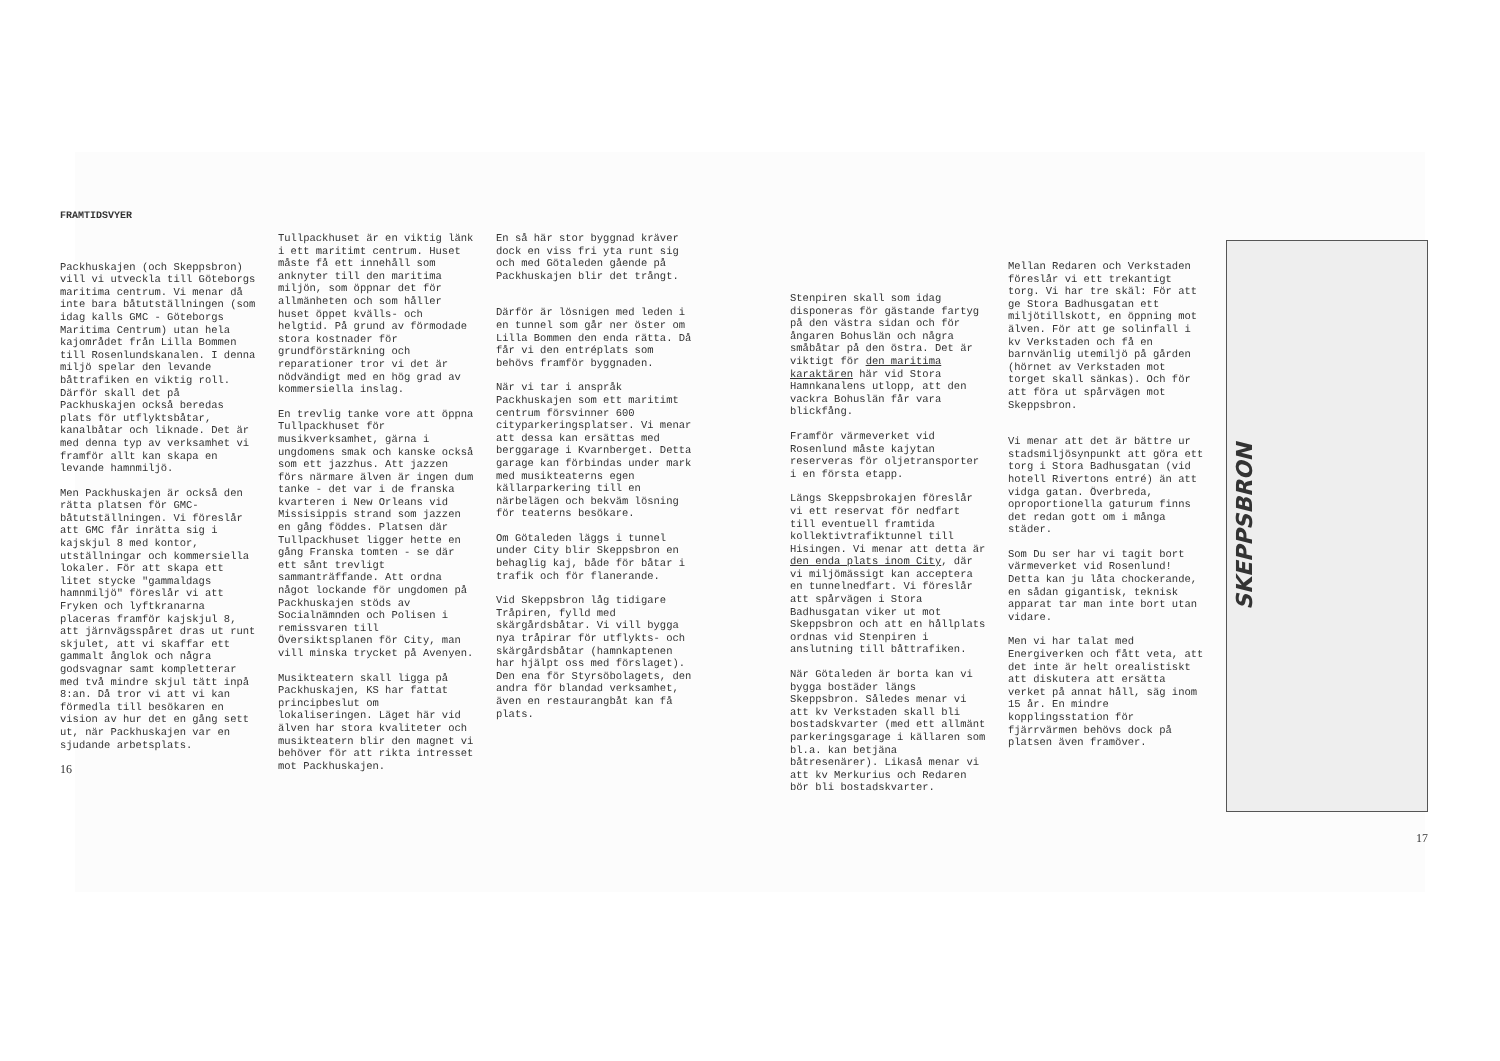FRAMTIDSVYER
Packhuskajen (och Skeppsbron) vill vi utveckla till Göteborgs maritima centrum. Vi menar då inte bara båtutställningen (som idag kalls GMC - Göteborgs Maritima Centrum) utan hela kajområdet från Lilla Bommen till Rosenlundskanalen. I denna miljö spelar den levande båttrafiken en viktig roll. Därför skall det på Packhuskajen också beredas plats för utflyktsbåtar, kanalbåtar och liknade. Det är med denna typ av verksamhet vi framför allt kan skapa en levande hamnmiljö.
Men Packhuskajen är också den rätta platsen för GMC-båtutställningen. Vi föreslår att GMC får inrätta sig i kajskjul 8 med kontor, utställningar och kommersiella lokaler. För att skapa ett litet stycke "gammaldags hamnmiljö" föreslår vi att Fryken och lyftkranarna placeras framför kajskjul 8, att järnvägsspåret dras ut runt skjulet, att vi skaffar ett gammalt ånglok och några godsvagnar samt kompletterar med två mindre skjul tätt inpå 8:an. Då tror vi att vi kan förmedla till besökaren en vision av hur det en gång sett ut, när Packhuskajen var en sjudande arbetsplats.
16
Tullpackhuset är en viktig länk i ett maritimt centrum. Huset måste få ett innehåll som anknyter till den maritima miljön, som öppnar det för allmänheten och som håller huset öppet kvälls- och helgtid. På grund av förmodade stora kostnader för grundförstärkning och reparationer tror vi det är nödvändigt med en hög grad av kommersiella inslag.
En trevlig tanke vore att öppna Tullpackhuset för musikverksamhet, gärna i ungdomens smak och kanske också som ett jazzhus. Att jazzen förs närmare älven är ingen dum tanke - det var i de franska kvarteren i New Orleans vid Missisippis strand som jazzen en gång föddes. Platsen där Tullpackhuset ligger hette en gång Franska tomten - se där ett sånt trevligt sammanträffande. Att ordna något lockande för ungdomen på Packhuskajen stöds av Socialnämnden och Polisen i remissvaren till Översiktsplanen för City, man vill minska trycket på Avenyen.
Musikteatern skall ligga på Packhuskajen, KS har fattat principbeslut om lokaliseringen. Läget här vid älven har stora kvaliteter och musikteatern blir den magnet vi behöver för att rikta intresset mot Packhuskajen.
En så här stor byggnad kräver dock en viss fri yta runt sig och med Götaleden gående på Packhuskajen blir det trångt.
Därför är lösnigen med leden i en tunnel som går ner öster om Lilla Bommen den enda rätta. Då får vi den entréplats som behövs framför byggnaden.
När vi tar i anspråk Packhuskajen som ett maritimt centrum försvinner 600 cityparkeringsplatser. Vi menar att dessa kan ersättas med berggarage i Kvarnberget. Detta garage kan förbindas under mark med musikteaterns egen källarparkering till en närbelägen och bekväm lösning för teaterns besökare.
Om Götaleden läggs i tunnel under City blir Skeppsbron en behaglig kaj, både för båtar i trafik och för flanerande.
Vid Skeppsbron låg tidigare Tråpiren, fylld med skärgårdsbåtar. Vi vill bygga nya tråpirar för utflykts- och skärgårdsbåtar (hamnkaptenen har hjälpt oss med förslaget). Den ena för Styrsöbolagets, den andra för blandad verksamhet, även en restaurangbåt kan få plats.
Stenpiren skall som idag disponeras för gästande fartyg på den västra sidan och för ångaren Bohuslän och några småbåtar på den östra. Det är viktigt för den maritima karaktären här vid Stora Hamnkanalens utlopp, att den vackra Bohuslän får vara blickfång.
Framför värmeverket vid Rosenlund måste kajytan reserveras för oljetransporter i en första etapp.
Längs Skeppsbrokajen föreslår vi ett reservat för nedfart till eventuell framtida kollektivtrafiktunnel till Hisingen. Vi menar att detta är den enda plats inom City, där vi miljömässigt kan acceptera en tunnelnedfart. Vi föreslår att spårvägen i Stora Badhusgatan viker ut mot Skeppsbron och att en hållplats ordnas vid Stenpiren i anslutning till båttrafiken.
När Götaleden är borta kan vi bygga bostäder längs Skeppsbron. Således menar vi att kv Verkstaden skall bli bostadskvarter (med ett allmänt parkeringsgarage i källaren som bl.a. kan betjäna båtresenärer). Likaså menar vi att kv Merkurius och Redaren bör bli bostadskvarter.
Mellan Redaren och Verkstaden föreslår vi ett trekantigt torg. Vi har tre skäl: För att ge Stora Badhusgatan ett miljötillskott, en öppning mot älven. För att ge solinfall i kv Verkstaden och få en barnvänlig utemiljö på gården (hörnet av Verkstaden mot torget skall sänkas). Och för att föra ut spårvägen mot Skeppsbron.
Vi menar att det är bättre ur stadsmiljösynpunkt att göra ett torg i Stora Badhusgatan (vid hotell Rivertons entré) än att vidga gatan. Överbreda, oproportionella gaturum finns det redan gott om i många städer.
Som Du ser har vi tagit bort värmeverket vid Rosenlund! Detta kan ju låta chockerande, en sådan gigantisk, teknisk apparat tar man inte bort utan vidare.
Men vi har talat med Energiverken och fått veta, att det inte är helt orealistiskt att diskutera att ersätta verket på annat håll, säg inom 15 år. En mindre kopplingsstation för fjärrvärmen behövs dock på platsen även framöver.
SKEPPSBRON
17